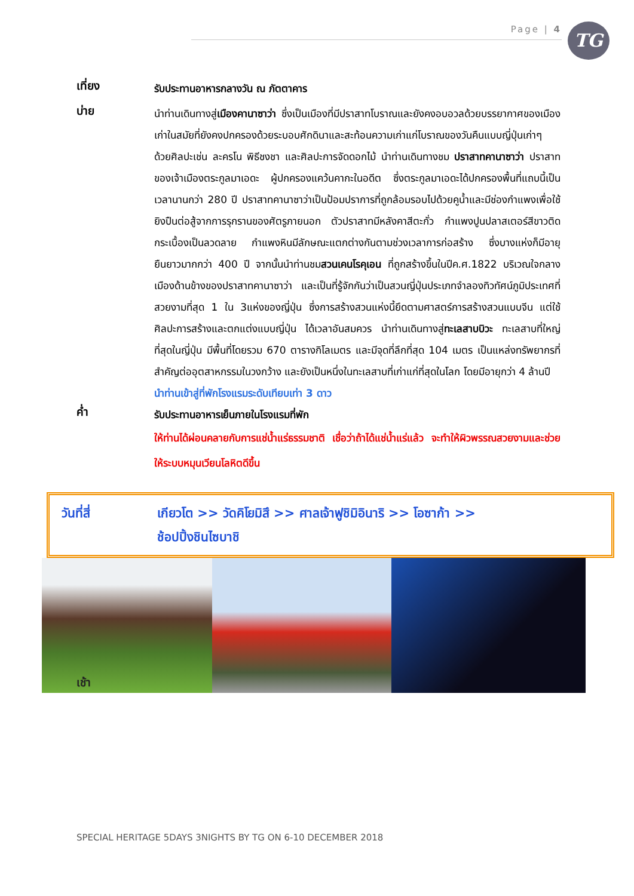Page | 4 TG
เที่ยง
รับประทานอาหารกลางวัน ณ ภัตตาคาร
บ่าย
นำท่านเดินทางสู่เมืองคานาซาว่า ซึ่งเป็นเมืองที่มีปราสาทโบราณและยังคงอบอวลด้วยบรรยากาศของเมืองเก่าในสมัยที่ยังคงปกครองด้วยระบอบศักดินาและสะท้อนความเก่าแก่โบราณของวันคืนแบบญี่ปุ่นเก่าๆ ด้วยศิลปะเช่น ละครโน พิธีชงชา และศิลปะการจัดดอกไม้ นำท่านเดินทางชม ปราสาทคานาซาว่า ปราสาทของเจ้าเมืองตระกูลมาเอดะ ผู้ปกครองแคว้นคากะในอดีต ซึ่งตระกูลมาเอดะได้ปกครองพื้นที่แถบนี้เป็นเวลานานกว่า 280 ปี ปราสาทคานาซาว่าเป็นป้อมปราการที่ถูกล้อมรอบไปด้วยคูน้ำและมีช่องกำแพงเพื่อใช้ยิงปืนต่อสู้จากการรุกรานของศัตรูภายนอก ตัวปราสาทมีหลังคาสีตะกั่ว กำแพงปูนปลาสเตอร์สีขาวติดกระเบื้องเป็นลวดลาย กำแพงหินมีลักษณะแตกต่างกันตามช่วงเวลาการก่อสร้าง ซึ่งบางแห่งก็มีอายุยืนยาวมากกว่า 400 ปี จากนั้นนำท่านชมสวนเคนโรคุเอน ที่ถูกสร้างขึ้นในปีค.ศ.1822 บริเวณใจกลางเมืองด้านข้างของปราสาทคานาซาว่า และเป็นที่รู้จักกันว่าเป็นสวนญี่ปุ่นประเภทจำลองทิวทัศน์ภูมิประเทศที่สวยงามที่สุด 1 ใน 3แห่งของญี่ปุ่น ซึ่งการสร้างสวนแห่งนี้ยึดตามศาสตร์การสร้างสวนแบบจีน แต่ใช้ศิลปะการสร้างและตกแต่งแบบญี่ปุ่น ได้เวลาอันสมควร นำท่านเดินทางสู่ทะเลสาบบิวะ ทะเลสาบที่ใหญ่ที่สุดในญี่ปุ่น มีพื้นที่โดยรวม 670 ตารางกิโลเมตร และมีจุดที่ลึกที่สุด 104 เมตร เป็นแหล่งทรัพยากรที่สำคัญต่ออุตสาหกรรมในวงกว้าง และยังเป็นหนึ่งในทะเลสาบที่เก่าแก่ที่สุดในโลก โดยมีอายุกว่า 4 ล้านปี
นำท่านเข้าสู่ที่พักโรงแรมระดับเทียบเท่า 3 ดาว
ค่ำ
รับประทานอาหารเย็นภายในโรงแรมที่พัก
ให้ท่านได้ผ่อนคลายกับการแช่น้ำแร่ธรรมชาติ เชื่อว่าถ้าได้แช่น้ำแร่แล้ว จะทำให้ผิวพรรณสวยงามและช่วยให้ระบบหมุนเวียนโลหิตดีขึ้น
วันที่สี่ เกียวโต >> วัดคิโยมิสึ >> ศาลเจ้าฟูชิมิอินาริ >> โอซาก้า >>
ช้อปปิ้งชินไซบาชิ
เช้า
SPECIAL HERITAGE 5DAYS 3NIGHTS BY TG ON 6-10 DECEMBER 2018